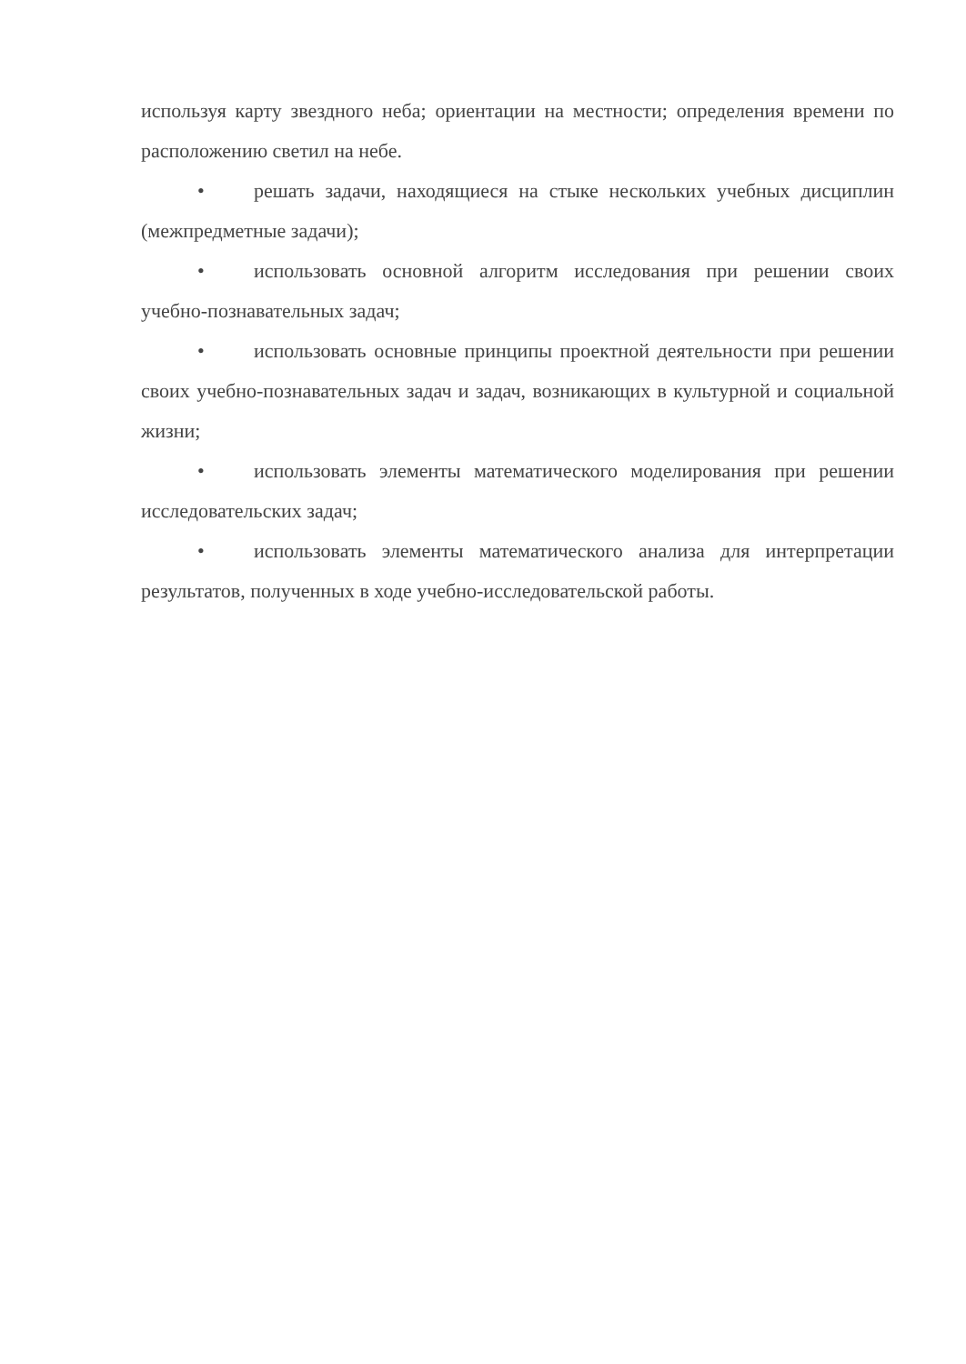используя карту звездного неба; ориентации на местности; определения времени по расположению светил на небе.
• решать задачи, находящиеся на стыке нескольких учебных дисциплин (межпредметные задачи);
• использовать основной алгоритм исследования при решении своих учебно-познавательных задач;
• использовать основные принципы проектной деятельности при решении своих учебно-познавательных задач и задач, возникающих в культурной и социальной жизни;
• использовать элементы математического моделирования при решении исследовательских задач;
• использовать элементы математического анализа для интерпретации результатов, полученных в ходе учебно-исследовательской работы.